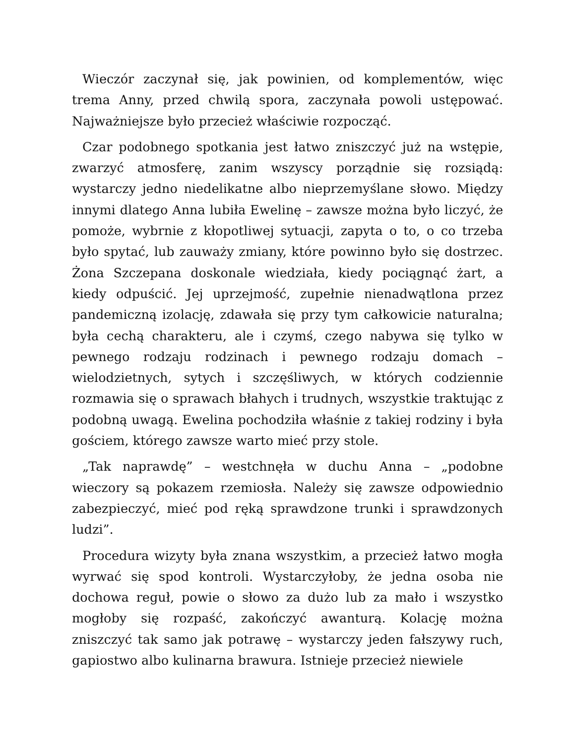Wieczór zaczynał się, jak powinien, od komplementów, więc trema Anny, przed chwilą spora, zaczynała powoli ustępować. Najważniejsze było przecież właściwie rozpocząć.
Czar podobnego spotkania jest łatwo zniszczyć już na wstępie, zwarzyć atmosferę, zanim wszyscy porządnie się rozsiądą: wystarczy jedno niedelikatne albo nieprzemyślane słowo. Między innymi dlatego Anna lubiła Ewelinę – zawsze można było liczyć, że pomoże, wybrnie z kłopotliwej sytuacji, zapyta o to, o co trzeba było spytać, lub zauważy zmiany, które powinno było się dostrzec. Żona Szczepana doskonale wiedziała, kiedy pociągnąć żart, a kiedy odpuścić. Jej uprzejmość, zupełnie nienadwątlona przez pandemiczną izolację, zdawała się przy tym całkowicie naturalna; była cechą charakteru, ale i czymś, czego nabywa się tylko w pewnego rodzaju rodzinach i pewnego rodzaju domach – wielodzietnych, sytych i szczęśliwych, w których codziennie rozmawia się o sprawach błahych i trudnych, wszystkie traktując z podobną uwagą. Ewelina pochodziła właśnie z takiej rodziny i była gościem, którego zawsze warto mieć przy stole.
„Tak naprawdę” – westchnęła w duchu Anna – „podobne wieczory są pokazem rzemiosła. Należy się zawsze odpowiednio zabezpieczyć, mieć pod ręką sprawdzone trunki i sprawdzonych ludzi”.
Procedura wizyty była znana wszystkim, a przecież łatwo mogła wyrwać się spod kontroli. Wystarczyłoby, że jedna osoba nie dochowa reguł, powie o słowo za dużo lub za mało i wszystko mogłoby się rozpaść, zakończyć awanturą. Kolację można zniszczyć tak samo jak potrawę – wystarczy jeden fałszywy ruch, gapiostwo albo kulinarna brawura. Istnieje przecież niewiele